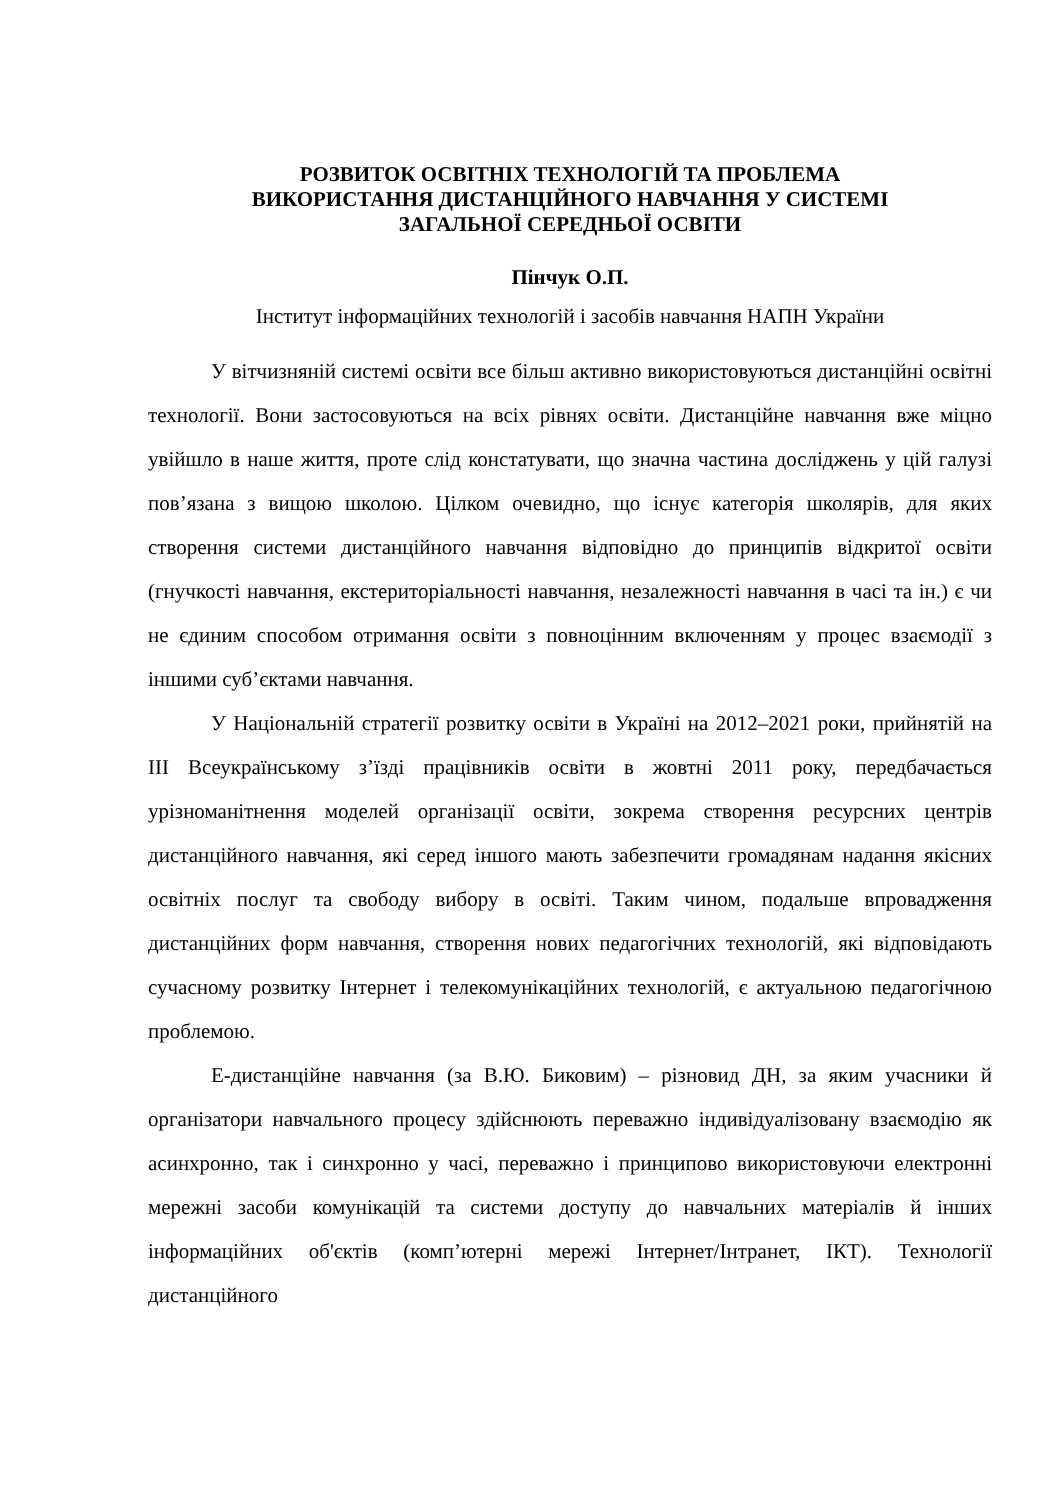РОЗВИТОК ОСВІТНІХ ТЕХНОЛОГІЙ ТА ПРОБЛЕМА
ВИКОРИСТАННЯ ДИСТАНЦІЙНОГО НАВЧАННЯ У СИСТЕМІ
ЗАГАЛЬНОЇ СЕРЕДНЬОЇ ОСВІТИ
Пінчук О.П.
Інститут інформаційних технологій і засобів навчання НАПН України
У вітчизняній системі освіти все більш активно використовуються дистанційні освітні технології. Вони застосовуються на всіх рівнях освіти. Дистанційне навчання вже міцно увійшло в наше життя, проте слід констатувати, що значна частина досліджень у цій галузі пов’язана з вищою школою. Цілком очевидно, що існує категорія школярів, для яких створення системи дистанційного навчання відповідно до принципів відкритої освіти (гнучкості навчання, екстериторіальності навчання, незалежності навчання в часі та ін.) є чи не єдиним способом отримання освіти з повноцінним включенням у процес взаємодії з іншими суб’єктами навчання.
У Національній стратегії розвитку освіти в Україні на 2012–2021 роки, прийнятій на ІІІ Всеукраїнському з’їзді працівників освіти в жовтні 2011 року, передбачається урізноманітнення моделей організації освіти, зокрема створення ресурсних центрів дистанційного навчання, які серед іншого мають забезпечити громадянам надання якісних освітніх послуг та свободу вибору в освіті. Таким чином, подальше впровадження дистанційних форм навчання, створення нових педагогічних технологій, які відповідають сучасному розвитку Інтернет і телекомунікаційних технологій, є актуальною педагогічною проблемою.
Е-дистанційне навчання (за В.Ю. Биковим) – різновид ДН, за яким учасники й організатори навчального процесу здійснюють переважно індивідуалізовану взаємодію як асинхронно, так і синхронно у часі, переважно і принципово використовуючи електронні мережні засоби комунікацій та системи доступу до навчальних матеріалів й інших інформаційних об'єктів (комп’ютерні мережі Інтернет/Інтранет, ІКТ). Технології дистанційного